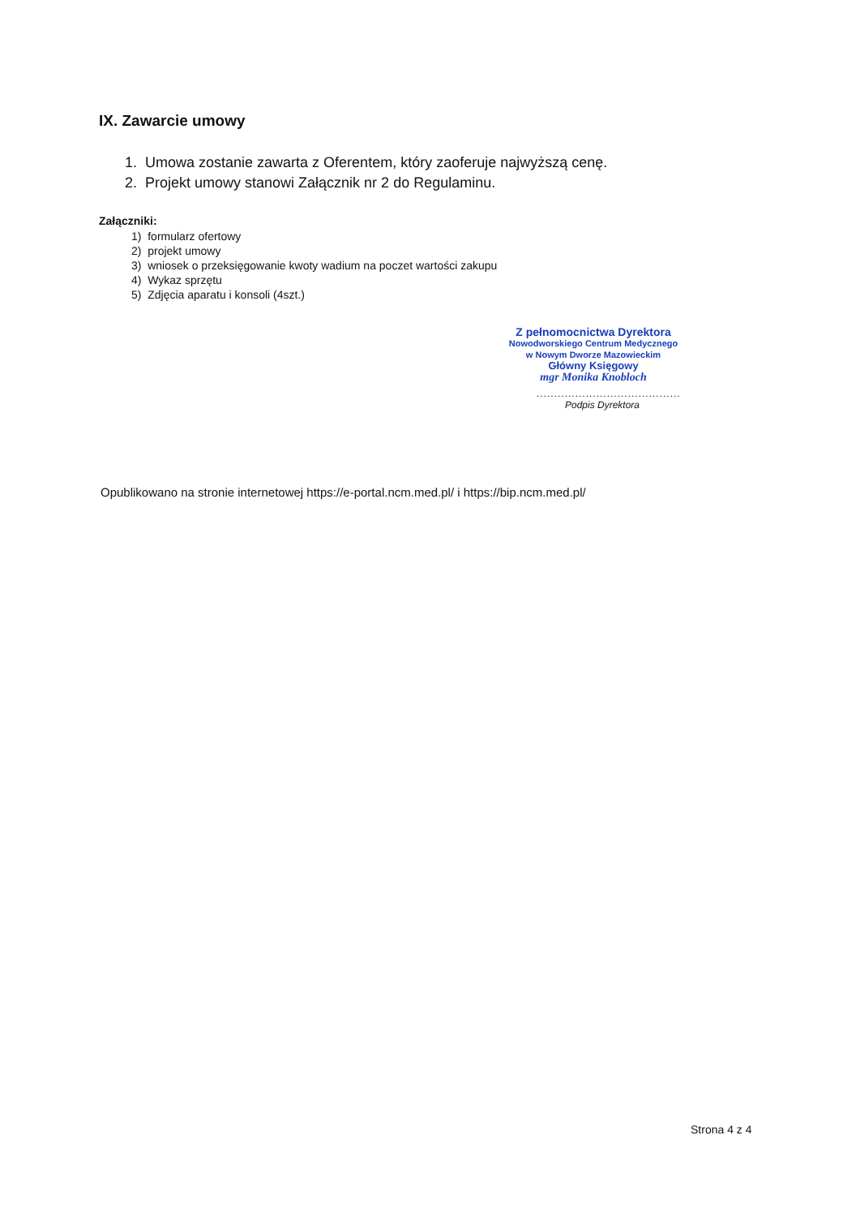IX. Zawarcie umowy
1. Umowa zostanie zawarta z Oferentem, który zaoferuje najwyższą cenę.
2. Projekt umowy stanowi Załącznik nr 2 do Regulaminu.
Załączniki:
1) formularz ofertowy
2) projekt umowy
3) wniosek o przeksięgowanie kwoty wadium na poczet wartości zakupu
4) Wykaz sprzętu
5) Zdjęcia aparatu i konsoli (4szt.)
Z pełnomocnictwa Dyrektora
Nowodworskiego Centrum Medycznego
w Nowym Dworze Mazowieckim
Główny Księgowy
mgr Monika Knobloch
.........................................
Podpis Dyrektora
Opublikowano na stronie internetowej https://e-portal.ncm.med.pl/ i https://bip.ncm.med.pl/
Strona 4 z 4